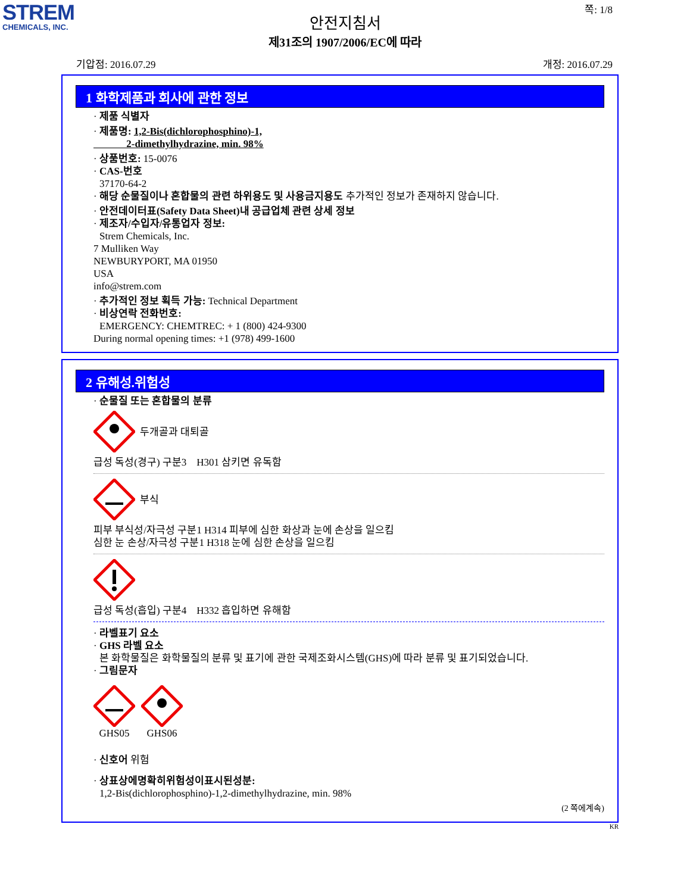STREM
CHEMICALS, INC.
쪽: 1/8
안전지침서
제31조의 1907/2006/EC에 따라
기압점: 2016.07.29 개정: 2016.07.29
1 화학제품과 회사에 관한 정보
· 제품 식별자
· 제품명: 1,2-Bis(dichlorophosphino)-1,
2-dimethylhydrazine, min. 98%
· 상품번호: 15-0076
· CAS-번호
37170-64-2
· 해당 순물질이나 혼합물의 관련 하위용도 및 사용금지용도 추가적인 정보가 존재하지 않습니다.
· 안전데이터표(Safety Data Sheet)내 공급업체 관련 상세 정보
· 제조자/수입자/유통업자 정보:
Strem Chemicals, Inc.
7 Mulliken Way
NEWBURYPORT, MA 01950
USA
info@strem.com
· 추가적인 정보 획득 가능: Technical Department
· 비상연락 전화번호:
EMERGENCY: CHEMTREC: + 1 (800) 424-9300
During normal opening times: +1 (978) 499-1600
2 유해성.위험성
· 순물질 또는 혼합물의 분류
두개골과 대퇴골
급성 독성(경구) 구분3 H301 삼키면 유독함
부식
피부 부식성/자극성 구분1 H314 피부에 심한 화상과 눈에 손상을 일으킴
심한 눈 손상/자극성 구분1 H318 눈에 심한 손상을 일으킴
급성 독성(흡입) 구분4 H332 흡입하면 유해함
· 라벨표기 요소
· GHS 라벨 요소
본 화학물질은 화학물질의 분류 및 표기에 관한 국제조화시스템(GHS)에 따라 분류 및 표기되었습니다.
· 그림문자
GHS05
GHS06
· 신호어 위험
· 상표상에명확히위험성이표시된성분:
1,2-Bis(dichlorophosphino)-1,2-dimethylhydrazine, min. 98%
(2 쪽에계속)
KR